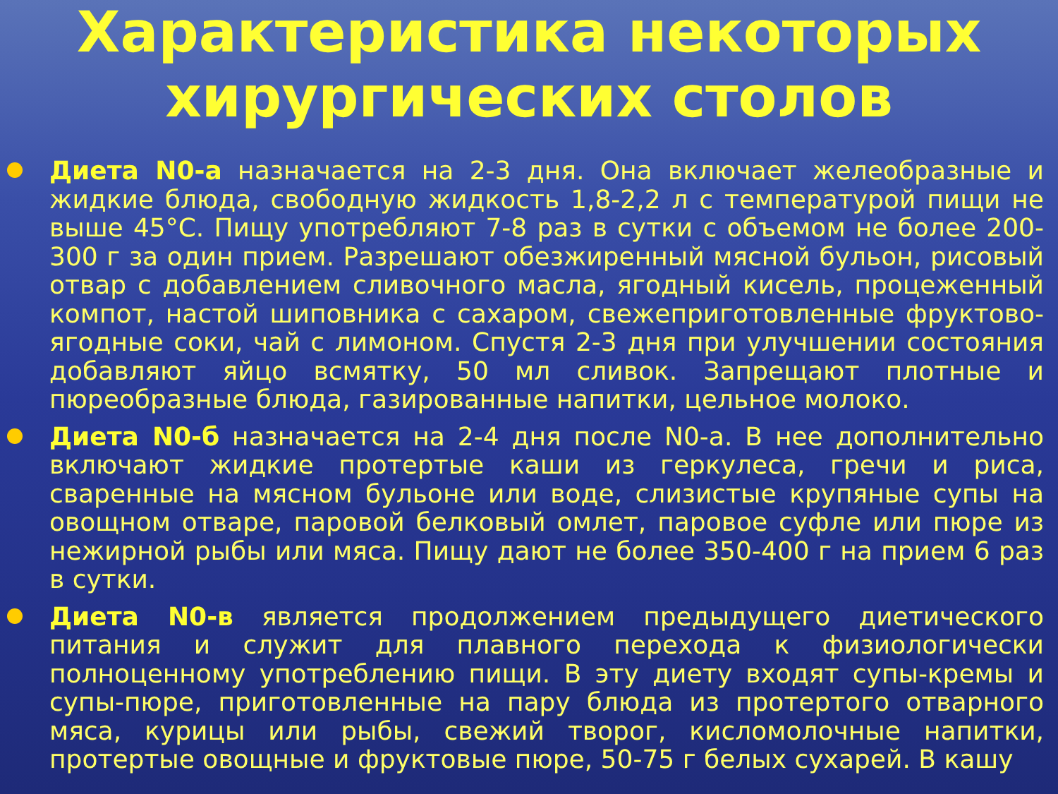Характеристика некоторых хирургических столов
Диета N0-а назначается на 2-3 дня. Она включает желеобразные и жидкие блюда, свободную жидкость 1,8-2,2 л с температурой пищи не выше 45°С. Пищу употребляют 7-8 раз в сутки с объемом не более 200-300 г за один прием. Разрешают обезжиренный мясной бульон, рисовый отвар с добавлением сливочного масла, ягодный кисель, процеженный компот, настой шиповника с сахаром, свежеприготовленные фруктово-ягодные соки, чай с лимоном. Спустя 2-3 дня при улучшении состояния добавляют яйцо всмятку, 50 мл сливок. Запрещают плотные и пюреобразные блюда, газированные напитки, цельное молоко.
Диета N0-б назначается на 2-4 дня после N0-а. В нее дополнительно включают жидкие протертые каши из геркулеса, гречи и риса, сваренные на мясном бульоне или воде, слизистые крупяные супы на овощном отваре, паровой белковый омлет, паровое суфле или пюре из нежирной рыбы или мяса. Пищу дают не более 350-400 г на прием 6 раз в сутки.
Диета N0-в является продолжением предыдущего диетического питания и служит для плавного перехода к физиологически полноценному употреблению пищи. В эту диету входят супы-кремы и супы-пюре, приготовленные на пару блюда из протертого отварного мяса, курицы или рыбы, свежий творог, кисломолочные напитки, протертые овощные и фруктовые пюре, 50-75 г белых сухарей. В кашу